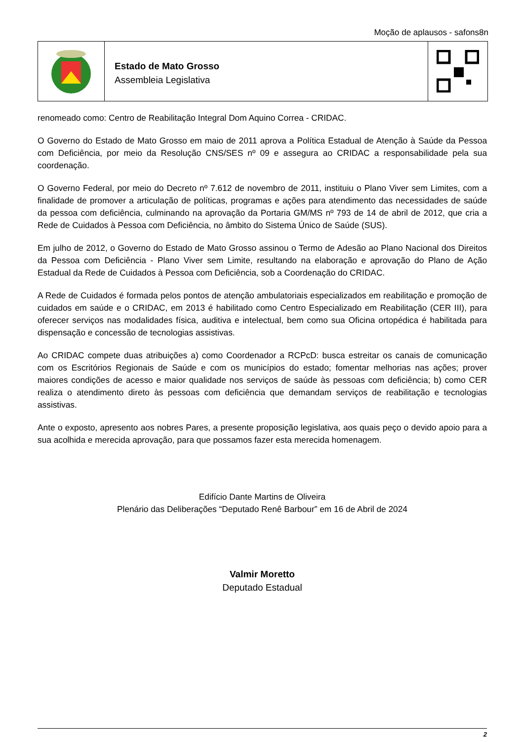Moção de aplausos - safons8n
Estado de Mato Grosso
Assembleia Legislativa
renomeado como: Centro de Reabilitação Integral Dom Aquino Correa - CRIDAC.
O Governo do Estado de Mato Grosso em maio de 2011 aprova a Política Estadual de Atenção à Saúde da Pessoa com Deficiência, por meio da Resolução CNS/SES nº 09 e assegura ao CRIDAC a responsabilidade pela sua coordenação.
O Governo Federal, por meio do Decreto nº 7.612 de novembro de 2011, instituiu o Plano Viver sem Limites, com a finalidade de promover a articulação de políticas, programas e ações para atendimento das necessidades de saúde da pessoa com deficiência, culminando na aprovação da Portaria GM/MS nº 793 de 14 de abril de 2012, que cria a Rede de Cuidados à Pessoa com Deficiência, no âmbito do Sistema Único de Saúde (SUS).
Em julho de 2012, o Governo do Estado de Mato Grosso assinou o Termo de Adesão ao Plano Nacional dos Direitos da Pessoa com Deficiência - Plano Viver sem Limite, resultando na elaboração e aprovação do Plano de Ação Estadual da Rede de Cuidados à Pessoa com Deficiência, sob a Coordenação do CRIDAC.
A Rede de Cuidados é formada pelos pontos de atenção ambulatoriais especializados em reabilitação e promoção de cuidados em saúde e o CRIDAC, em 2013 é habilitado como Centro Especializado em Reabilitação (CER III), para oferecer serviços nas modalidades física, auditiva e intelectual, bem como sua Oficina ortopédica é habilitada para dispensação e concessão de tecnologias assistivas.
Ao CRIDAC compete duas atribuições a) como Coordenador a RCPcD: busca estreitar os canais de comunicação com os Escritórios Regionais de Saúde e com os municípios do estado; fomentar melhorias nas ações; prover maiores condições de acesso e maior qualidade nos serviços de saúde às pessoas com deficiência; b) como CER realiza o atendimento direto às pessoas com deficiência que demandam serviços de reabilitação e tecnologias assistivas.
Ante o exposto, apresento aos nobres Pares, a presente proposição legislativa, aos quais peço o devido apoio para a sua acolhida e merecida aprovação, para que possamos fazer esta merecida homenagem.
Edifício Dante Martins de Oliveira
Plenário das Deliberações “Deputado Renê Barbour” em 16 de Abril de 2024
Valmir Moretto
Deputado Estadual
2